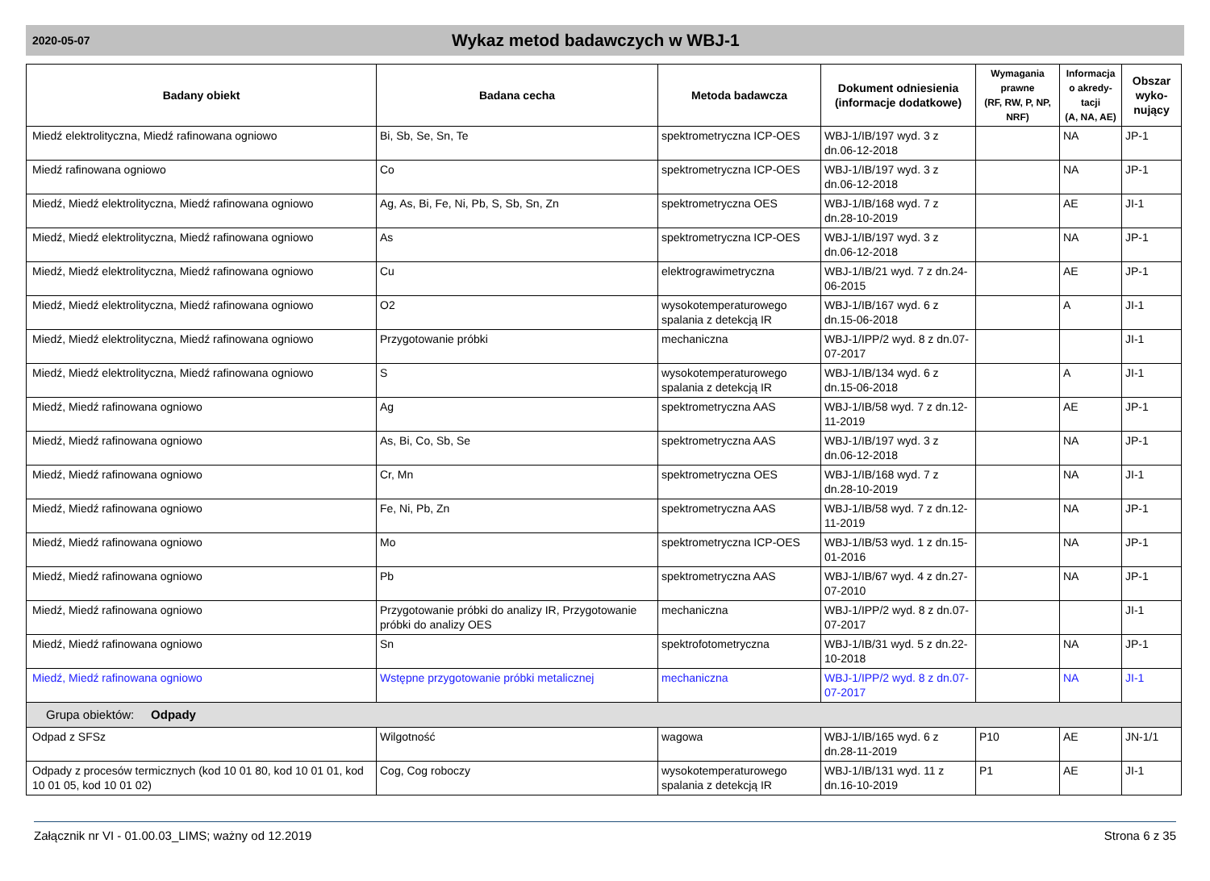2020-05-07
Wykaz metod badawczych w WBJ-1
| Badany obiekt | Badana cecha | Metoda badawcza | Dokument odniesienia (informacje dodatkowe) | Wymagania prawne (RF, RW, P, NP, NRF) | Informacja o akredy-tacji (A, NA, AE) | Obszar wyko-nujący |
| --- | --- | --- | --- | --- | --- | --- |
| Miedź elektrolityczna, Miedź rafinowana ogniowo | Bi, Sb, Se, Sn, Te | spektrometryczna ICP-OES | WBJ-1/IB/197 wyd. 3 z dn.06-12-2018 | | NA | JP-1 |
| Miedź rafinowana ogniowo | Co | spektrometryczna ICP-OES | WBJ-1/IB/197 wyd. 3 z dn.06-12-2018 | | NA | JP-1 |
| Miedź, Miedź elektrolityczna, Miedź rafinowana ogniowo | Ag, As, Bi, Fe, Ni, Pb, S, Sb, Sn, Zn | spektrometryczna OES | WBJ-1/IB/168 wyd. 7 z dn.28-10-2019 | | AE | JI-1 |
| Miedź, Miedź elektrolityczna, Miedź rafinowana ogniowo | As | spektrometryczna ICP-OES | WBJ-1/IB/197 wyd. 3 z dn.06-12-2018 | | NA | JP-1 |
| Miedź, Miedź elektrolityczna, Miedź rafinowana ogniowo | Cu | elektrograwimetryczna | WBJ-1/IB/21 wyd. 7 z dn.24-06-2015 | | AE | JP-1 |
| Miedź, Miedź elektrolityczna, Miedź rafinowana ogniowo | O2 | wysokotemperaturowego spalania z detekcją IR | WBJ-1/IB/167 wyd. 6 z dn.15-06-2018 | | A | JI-1 |
| Miedź, Miedź elektrolityczna, Miedź rafinowana ogniowo | Przygotowanie próbki | mechaniczna | WBJ-1/IPP/2 wyd. 8 z dn.07-07-2017 | | | JI-1 |
| Miedź, Miedź elektrolityczna, Miedź rafinowana ogniowo | S | wysokotemperaturowego spalania z detekcją IR | WBJ-1/IB/134 wyd. 6 z dn.15-06-2018 | | A | JI-1 |
| Miedź, Miedź rafinowana ogniowo | Ag | spektrometryczna AAS | WBJ-1/IB/58 wyd. 7 z dn.12-11-2019 | | AE | JP-1 |
| Miedź, Miedź rafinowana ogniowo | As, Bi, Co, Sb, Se | spektrometryczna AAS | WBJ-1/IB/197 wyd. 3 z dn.06-12-2018 | | NA | JP-1 |
| Miedź, Miedź rafinowana ogniowo | Cr, Mn | spektrometryczna OES | WBJ-1/IB/168 wyd. 7 z dn.28-10-2019 | | NA | JI-1 |
| Miedź, Miedź rafinowana ogniowo | Fe, Ni, Pb, Zn | spektrometryczna AAS | WBJ-1/IB/58 wyd. 7 z dn.12-11-2019 | | NA | JP-1 |
| Miedź, Miedź rafinowana ogniowo | Mo | spektrometryczna ICP-OES | WBJ-1/IB/53 wyd. 1 z dn.15-01-2016 | | NA | JP-1 |
| Miedź, Miedź rafinowana ogniowo | Pb | spektrometryczna AAS | WBJ-1/IB/67 wyd. 4 z dn.27-07-2010 | | NA | JP-1 |
| Miedź, Miedź rafinowana ogniowo | Przygotowanie próbki do analizy IR, Przygotowanie próbki do analizy OES | mechaniczna | WBJ-1/IPP/2 wyd. 8 z dn.07-07-2017 | | | JI-1 |
| Miedź, Miedź rafinowana ogniowo | Sn | spektrofotometryczna | WBJ-1/IB/31 wyd. 5 z dn.22-10-2018 | | NA | JP-1 |
| Miedź, Miedź rafinowana ogniowo | Wstępne przygotowanie próbki metalicznej | mechaniczna | WBJ-1/IPP/2 wyd. 8 z dn.07-07-2017 | | NA | JI-1 |
| Grupa obiektów: Odpady | | | | | | |
| Odpad z SFSz | Wilgotność | wagowa | WBJ-1/IB/165 wyd. 6 z dn.28-11-2019 | P10 | AE | JN-1/1 |
| Odpady z procesów termicznych (kod 10 01 80, kod 10 01 01, kod 10 01 05, kod 10 01 02) | Cog, Cog roboczy | wysokotemperaturowego spalania z detekcją IR | WBJ-1/IB/131 wyd. 11 z dn.16-10-2019 | P1 | AE | JI-1 |
Załącznik nr VI - 01.00.03_LIMS; ważny od 12.2019 Strona 6 z 35